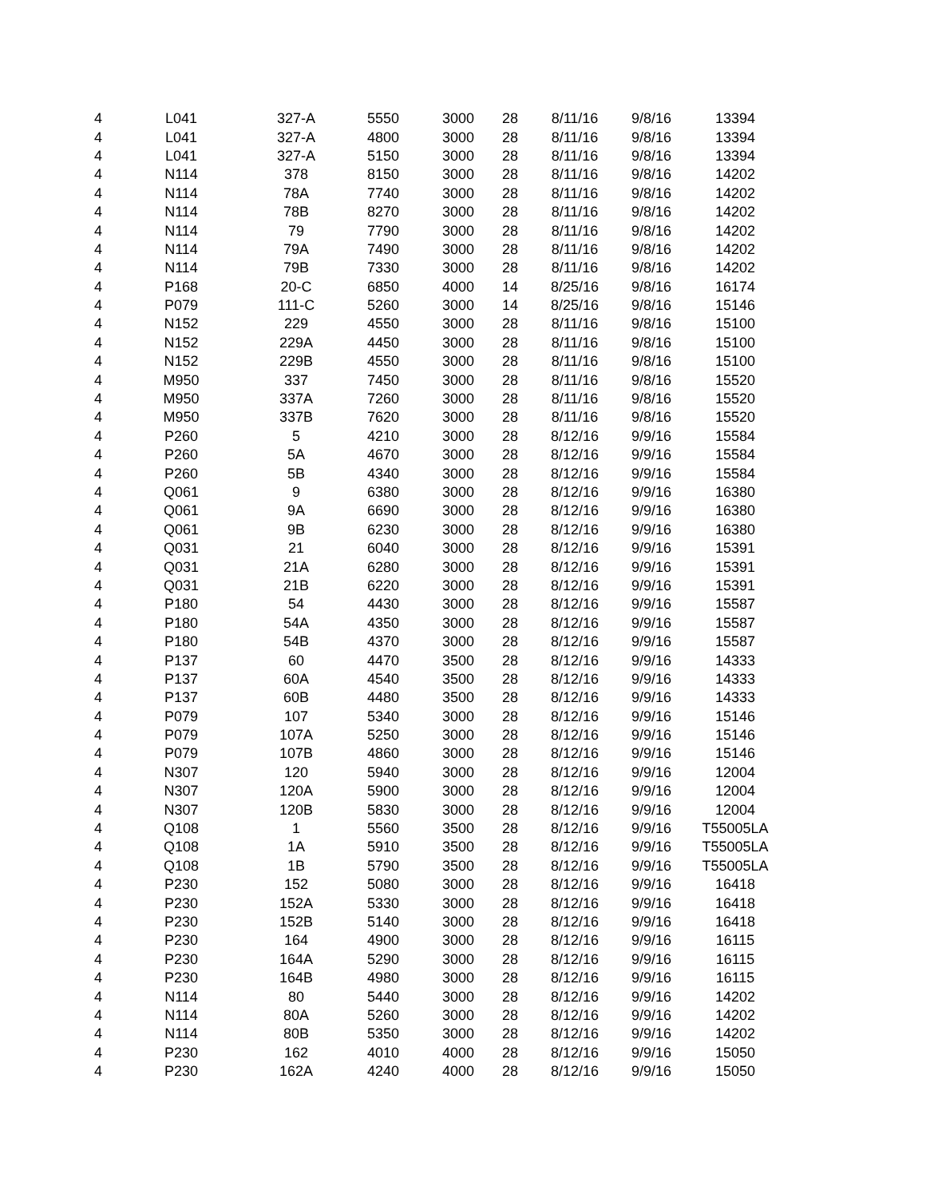| 4 | L041 | 327-A | 5550 | 3000 | 28 | 8/11/16 | 9/8/16 | 13394 |
| 4 | L041 | 327-A | 4800 | 3000 | 28 | 8/11/16 | 9/8/16 | 13394 |
| 4 | L041 | 327-A | 5150 | 3000 | 28 | 8/11/16 | 9/8/16 | 13394 |
| 4 | N114 | 378 | 8150 | 3000 | 28 | 8/11/16 | 9/8/16 | 14202 |
| 4 | N114 | 78A | 7740 | 3000 | 28 | 8/11/16 | 9/8/16 | 14202 |
| 4 | N114 | 78B | 8270 | 3000 | 28 | 8/11/16 | 9/8/16 | 14202 |
| 4 | N114 | 79 | 7790 | 3000 | 28 | 8/11/16 | 9/8/16 | 14202 |
| 4 | N114 | 79A | 7490 | 3000 | 28 | 8/11/16 | 9/8/16 | 14202 |
| 4 | N114 | 79B | 7330 | 3000 | 28 | 8/11/16 | 9/8/16 | 14202 |
| 4 | P168 | 20-C | 6850 | 4000 | 14 | 8/25/16 | 9/8/16 | 16174 |
| 4 | P079 | 111-C | 5260 | 3000 | 14 | 8/25/16 | 9/8/16 | 15146 |
| 4 | N152 | 229 | 4550 | 3000 | 28 | 8/11/16 | 9/8/16 | 15100 |
| 4 | N152 | 229A | 4450 | 3000 | 28 | 8/11/16 | 9/8/16 | 15100 |
| 4 | N152 | 229B | 4550 | 3000 | 28 | 8/11/16 | 9/8/16 | 15100 |
| 4 | M950 | 337 | 7450 | 3000 | 28 | 8/11/16 | 9/8/16 | 15520 |
| 4 | M950 | 337A | 7260 | 3000 | 28 | 8/11/16 | 9/8/16 | 15520 |
| 4 | M950 | 337B | 7620 | 3000 | 28 | 8/11/16 | 9/8/16 | 15520 |
| 4 | P260 | 5 | 4210 | 3000 | 28 | 8/12/16 | 9/9/16 | 15584 |
| 4 | P260 | 5A | 4670 | 3000 | 28 | 8/12/16 | 9/9/16 | 15584 |
| 4 | P260 | 5B | 4340 | 3000 | 28 | 8/12/16 | 9/9/16 | 15584 |
| 4 | Q061 | 9 | 6380 | 3000 | 28 | 8/12/16 | 9/9/16 | 16380 |
| 4 | Q061 | 9A | 6690 | 3000 | 28 | 8/12/16 | 9/9/16 | 16380 |
| 4 | Q061 | 9B | 6230 | 3000 | 28 | 8/12/16 | 9/9/16 | 16380 |
| 4 | Q031 | 21 | 6040 | 3000 | 28 | 8/12/16 | 9/9/16 | 15391 |
| 4 | Q031 | 21A | 6280 | 3000 | 28 | 8/12/16 | 9/9/16 | 15391 |
| 4 | Q031 | 21B | 6220 | 3000 | 28 | 8/12/16 | 9/9/16 | 15391 |
| 4 | P180 | 54 | 4430 | 3000 | 28 | 8/12/16 | 9/9/16 | 15587 |
| 4 | P180 | 54A | 4350 | 3000 | 28 | 8/12/16 | 9/9/16 | 15587 |
| 4 | P180 | 54B | 4370 | 3000 | 28 | 8/12/16 | 9/9/16 | 15587 |
| 4 | P137 | 60 | 4470 | 3500 | 28 | 8/12/16 | 9/9/16 | 14333 |
| 4 | P137 | 60A | 4540 | 3500 | 28 | 8/12/16 | 9/9/16 | 14333 |
| 4 | P137 | 60B | 4480 | 3500 | 28 | 8/12/16 | 9/9/16 | 14333 |
| 4 | P079 | 107 | 5340 | 3000 | 28 | 8/12/16 | 9/9/16 | 15146 |
| 4 | P079 | 107A | 5250 | 3000 | 28 | 8/12/16 | 9/9/16 | 15146 |
| 4 | P079 | 107B | 4860 | 3000 | 28 | 8/12/16 | 9/9/16 | 15146 |
| 4 | N307 | 120 | 5940 | 3000 | 28 | 8/12/16 | 9/9/16 | 12004 |
| 4 | N307 | 120A | 5900 | 3000 | 28 | 8/12/16 | 9/9/16 | 12004 |
| 4 | N307 | 120B | 5830 | 3000 | 28 | 8/12/16 | 9/9/16 | 12004 |
| 4 | Q108 | 1 | 5560 | 3500 | 28 | 8/12/16 | 9/9/16 | T55005LA |
| 4 | Q108 | 1A | 5910 | 3500 | 28 | 8/12/16 | 9/9/16 | T55005LA |
| 4 | Q108 | 1B | 5790 | 3500 | 28 | 8/12/16 | 9/9/16 | T55005LA |
| 4 | P230 | 152 | 5080 | 3000 | 28 | 8/12/16 | 9/9/16 | 16418 |
| 4 | P230 | 152A | 5330 | 3000 | 28 | 8/12/16 | 9/9/16 | 16418 |
| 4 | P230 | 152B | 5140 | 3000 | 28 | 8/12/16 | 9/9/16 | 16418 |
| 4 | P230 | 164 | 4900 | 3000 | 28 | 8/12/16 | 9/9/16 | 16115 |
| 4 | P230 | 164A | 5290 | 3000 | 28 | 8/12/16 | 9/9/16 | 16115 |
| 4 | P230 | 164B | 4980 | 3000 | 28 | 8/12/16 | 9/9/16 | 16115 |
| 4 | N114 | 80 | 5440 | 3000 | 28 | 8/12/16 | 9/9/16 | 14202 |
| 4 | N114 | 80A | 5260 | 3000 | 28 | 8/12/16 | 9/9/16 | 14202 |
| 4 | N114 | 80B | 5350 | 3000 | 28 | 8/12/16 | 9/9/16 | 14202 |
| 4 | P230 | 162 | 4010 | 4000 | 28 | 8/12/16 | 9/9/16 | 15050 |
| 4 | P230 | 162A | 4240 | 4000 | 28 | 8/12/16 | 9/9/16 | 15050 |